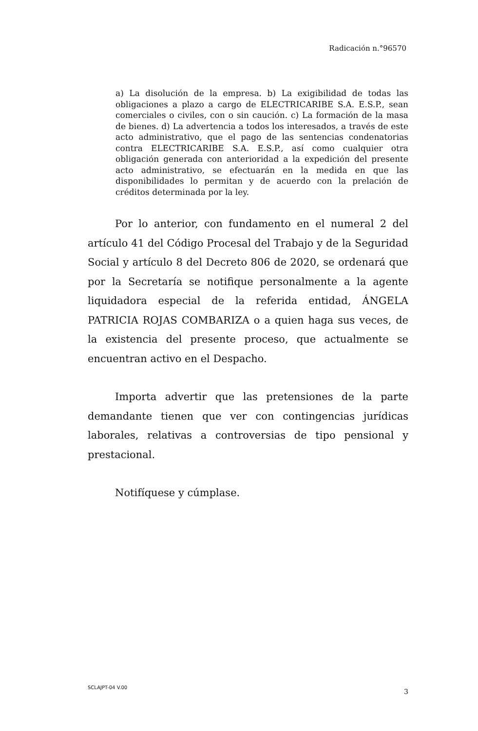Radicación n.°96570
a) La disolución de la empresa. b) La exigibilidad de todas las obligaciones a plazo a cargo de ELECTRICARIBE S.A. E.S.P., sean comerciales o civiles, con o sin caución. c) La formación de la masa de bienes. d) La advertencia a todos los interesados, a través de este acto administrativo, que el pago de las sentencias condenatorias contra ELECTRICARIBE S.A. E.S.P., así como cualquier otra obligación generada con anterioridad a la expedición del presente acto administrativo, se efectuarán en la medida en que las disponibilidades lo permitan y de acuerdo con la prelación de créditos determinada por la ley.
Por lo anterior, con fundamento en el numeral 2 del artículo 41 del Código Procesal del Trabajo y de la Seguridad Social y artículo 8 del Decreto 806 de 2020, se ordenará que por la Secretaría se notifique personalmente a la agente liquidadora especial de la referida entidad, ÁNGELA PATRICIA ROJAS COMBARIZA o a quien haga sus veces, de la existencia del presente proceso, que actualmente se encuentran activo en el Despacho.
Importa advertir que las pretensiones de la parte demandante tienen que ver con contingencias jurídicas laborales, relativas a controversias de tipo pensional y prestacional.
Notifíquese y cúmplase.
SCLAJPT-04 V.00 3